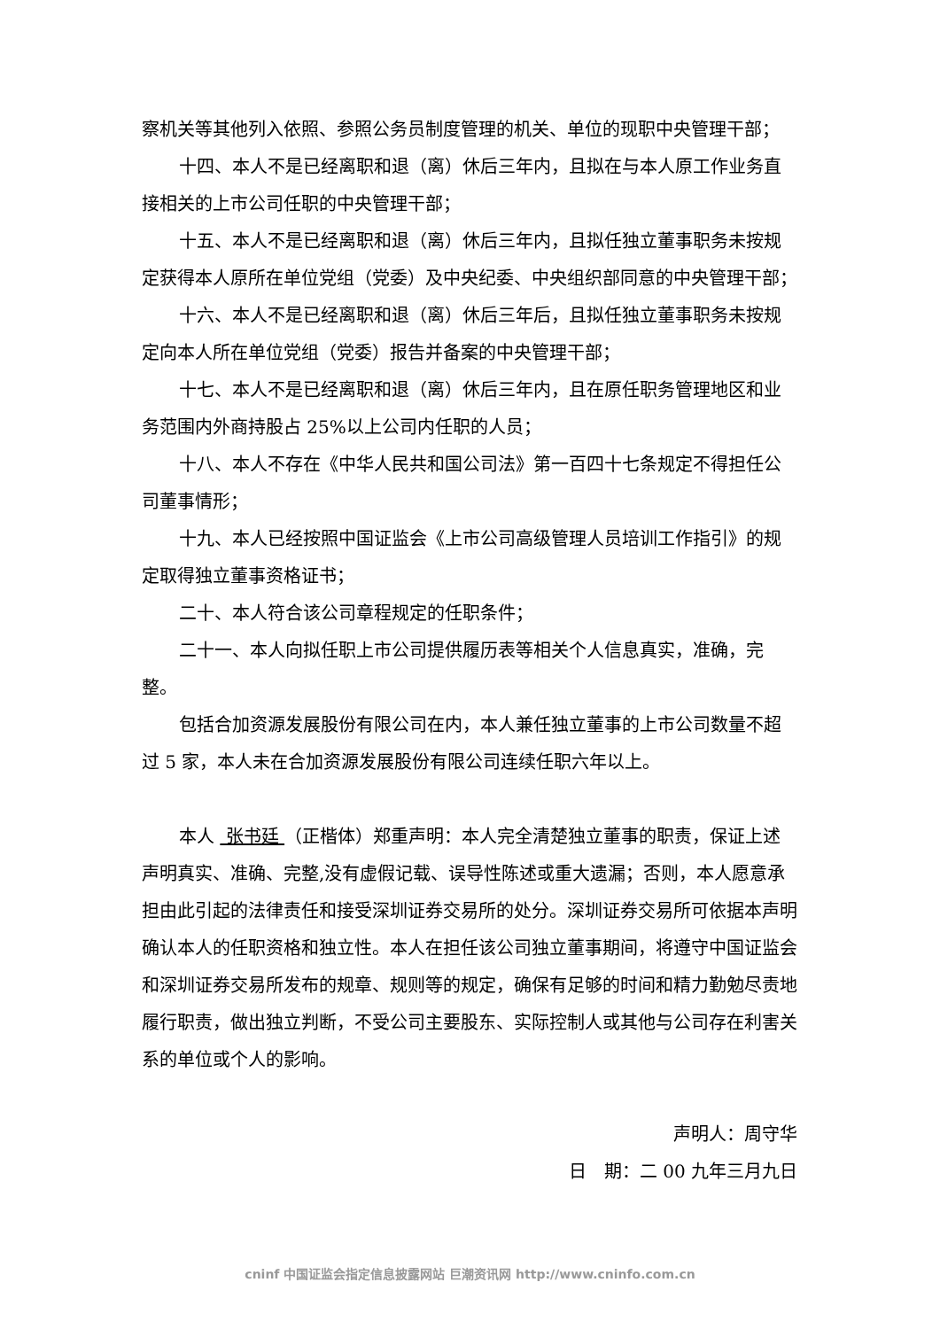察机关等其他列入依照、参照公务员制度管理的机关、单位的现职中央管理干部；
十四、本人不是已经离职和退（离）休后三年内，且拟在与本人原工作业务直接相关的上市公司任职的中央管理干部；
十五、本人不是已经离职和退（离）休后三年内，且拟任独立董事职务未按规定获得本人原所在单位党组（党委）及中央纪委、中央组织部同意的中央管理干部；
十六、本人不是已经离职和退（离）休后三年后，且拟任独立董事职务未按规定向本人所在单位党组（党委）报告并备案的中央管理干部；
十七、本人不是已经离职和退（离）休后三年内，且在原任职务管理地区和业务范围内外商持股占 25%以上公司内任职的人员；
十八、本人不存在《中华人民共和国公司法》第一百四十七条规定不得担任公司董事情形；
十九、本人已经按照中国证监会《上市公司高级管理人员培训工作指引》的规定取得独立董事资格证书；
二十、本人符合该公司章程规定的任职条件；
二十一、本人向拟任职上市公司提供履历表等相关个人信息真实，准确，完整。
包括合加资源发展股份有限公司在内，本人兼任独立董事的上市公司数量不超过 5 家，本人未在合加资源发展股份有限公司连续任职六年以上。
本人 张书廷 （正楷体）郑重声明：本人完全清楚独立董事的职责，保证上述声明真实、准确、完整,没有虚假记载、误导性陈述或重大遗漏；否则，本人愿意承担由此引起的法律责任和接受深圳证券交易所的处分。深圳证券交易所可依据本声明确认本人的任职资格和独立性。本人在担任该公司独立董事期间，将遵守中国证监会和深圳证券交易所发布的规章、规则等的规定，确保有足够的时间和精力勤勉尽责地履行职责，做出独立判断，不受公司主要股东、实际控制人或其他与公司存在利害关系的单位或个人的影响。
声明人：周守华
日　期：二 00 九年三月九日
cninf 中国证监会指定信息披露网站 巨潮资讯网 http://www.cninfo.com.cn